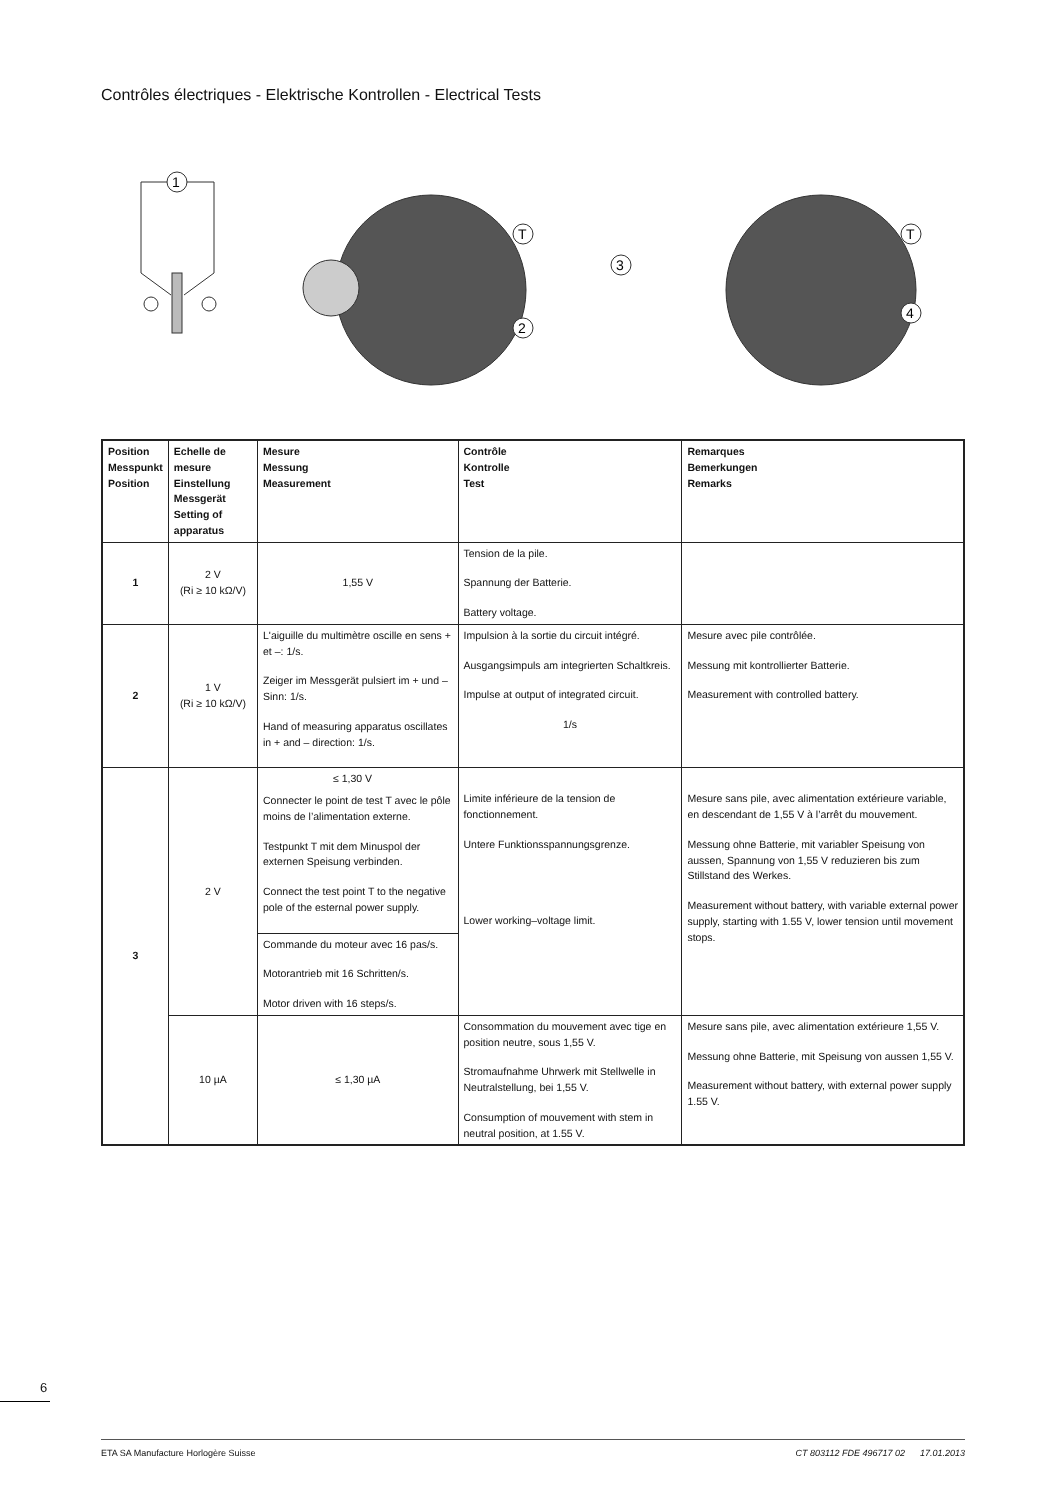Contrôles électriques - Elektrische Kontrollen - Electrical Tests
1
T
2
3
T
4
| Position Messpunkt Position | Echelle de mesure Einstellung Messgerät Setting of apparatus | Mesure Messung Measurement | Contrôle Kontrolle Test | Remarques Bemerkungen Remarks |
| --- | --- | --- | --- | --- |
| 1 | 2 V (Ri ≥ 10 kΩ/V) | 1,55 V | Tension de la pile. Spannung der Batterie. Battery voltage. | |
| 2 | 1 V (Ri ≥ 10 kΩ/V) | L'aiguille du multimètre oscille en sens + et –: 1/s. Zeiger im Messgerät pulsiert im + und – Sinn: 1/s. Hand of measuring apparatus oscillates in + and – direction: 1/s. | Impulsion à la sortie du circuit intégré. Ausgangsimpuls am integrierten Schaltkreis. Impulse at output of integrated circuit. 1/s | Mesure avec pile contrôlée. Messung mit kontrollierter Batterie. Measurement with controlled battery. |
| 3 | 2 V | ≤ 1,30 V Connecter le point de test T avec le pôle moins de l’alimentation externe. Testpunkt T mit dem Minuspol der externen Speisung verbinden. Connect the test point T to the negative pole of the esternal power supply. | Limite inférieure de la tension de fonctionnement. Untere Funktionsspannungsgrenze. Lower working–voltage limit. | Mesure sans pile, avec alimentation extérieure variable, en descendant de 1,55 V à l’arrêt du mouvement. Messung ohne Batterie, mit variabler Speisung von aussen, Spannung von 1,55 V reduzieren bis zum Stillstand des Werkes. Measurement without battery, with variable external power supply, starting with 1.55 V, lower tension until movement stops. |
| | | Commande du moteur avec 16 pas/s. Motorantrieb mit 16 Schritten/s. Motor driven with 16 steps/s. | | |
| | 10 µA | ≤ 1,30 µA | Consommation du mouvement avec tige en position neutre, sous 1,55 V. Stromaufnahme Uhrwerk mit Stellwelle in Neutralstellung, bei 1,55 V. Consumption of mouvement with stem in neutral position, at 1.55 V. | Mesure sans pile, avec alimentation extérieure 1,55 V. Messung ohne Batterie, mit Speisung von aussen 1,55 V. Measurement without battery, with external power supply 1.55 V. |
6
ETA SA Manufacture Horlogère Suisse CT 803112 FDE 496717 02 17.01.2013